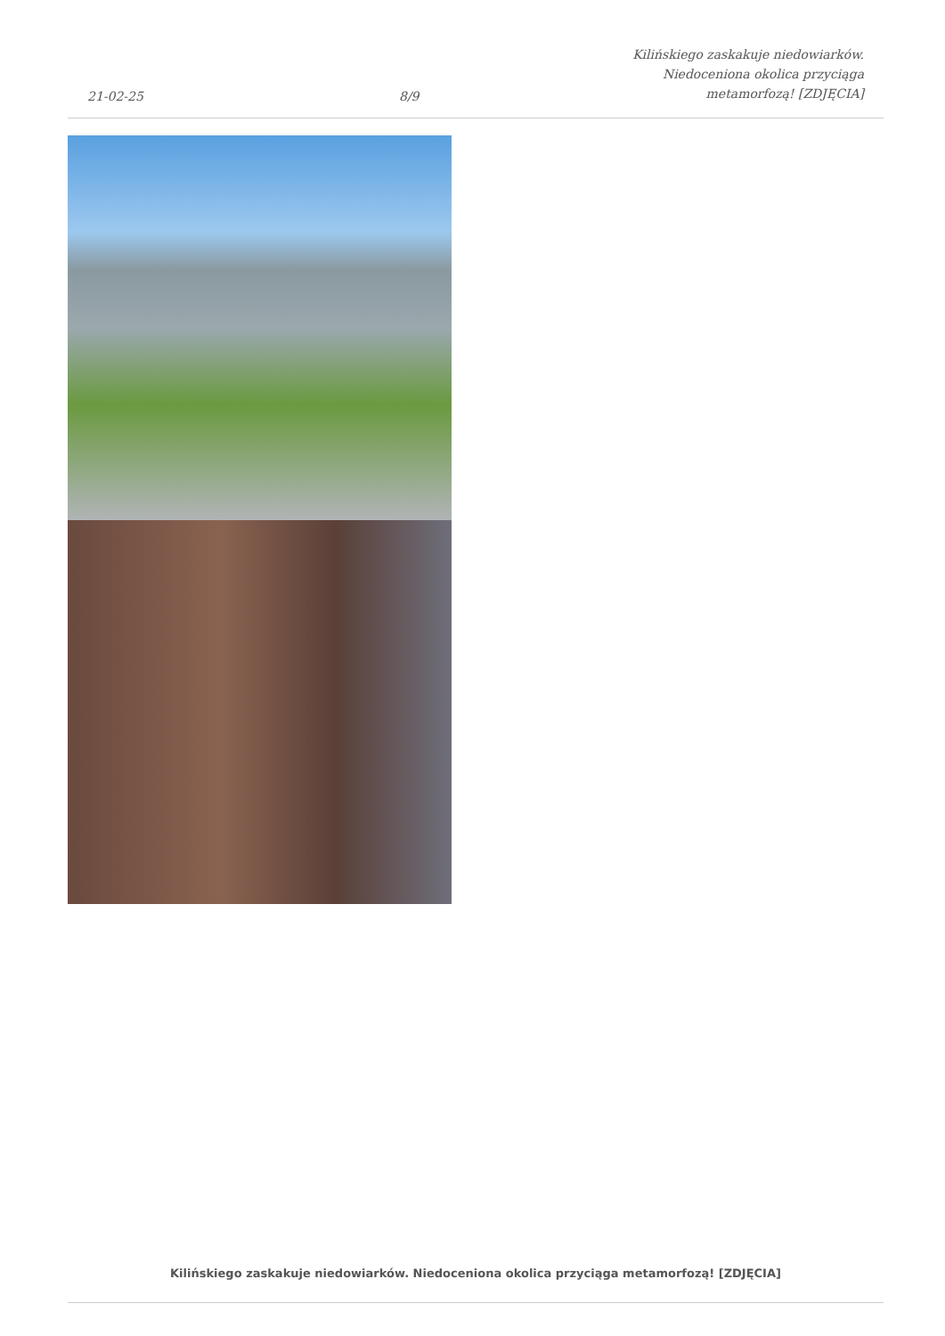21-02-25
8/9
Kilińskiego zaskakuje niedowiarków.
Niedoceniona okolica przyciąga
metamorfozą! [ZDJĘCIA]
Kilińskiego zaskakuje niedowiarków. Niedoceniona okolica przyciąga metamorfozą! [ZDJĘCIA]